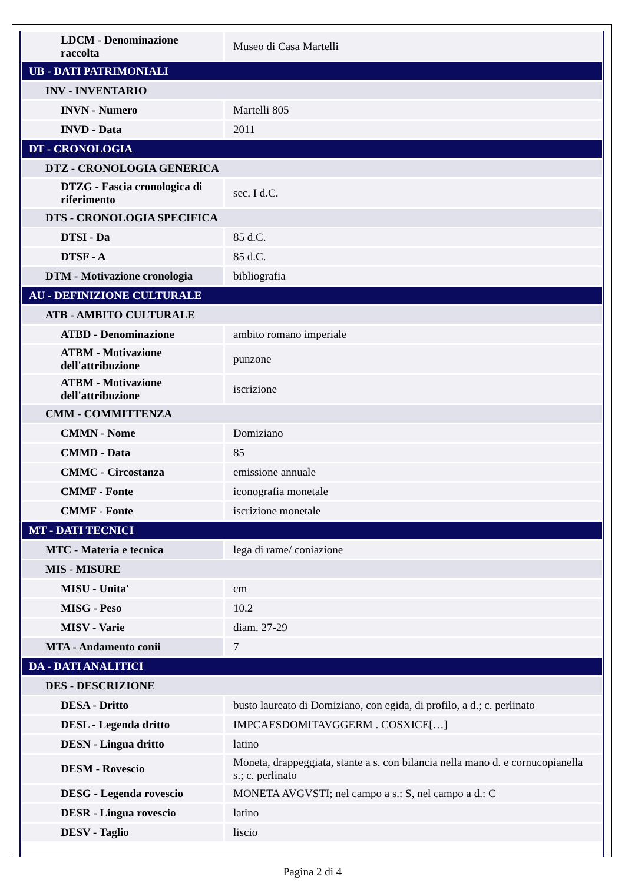| LDCM - Denominazione raccolta | Museo di Casa Martelli |
| UB - DATI PATRIMONIALI | |
| INV - INVENTARIO | |
| INVN - Numero | Martelli 805 |
| INVD - Data | 2011 |
| DT - CRONOLOGIA | |
| DTZ - CRONOLOGIA GENERICA | |
| DTZG - Fascia cronologica di riferimento | sec. I d.C. |
| DTS - CRONOLOGIA SPECIFICA | |
| DTSI - Da | 85 d.C. |
| DTSF - A | 85 d.C. |
| DTM - Motivazione cronologia | bibliografia |
| AU - DEFINIZIONE CULTURALE | |
| ATB - AMBITO CULTURALE | |
| ATBD - Denominazione | ambito romano imperiale |
| ATBM - Motivazione dell'attribuzione | punzone |
| ATBM - Motivazione dell'attribuzione | iscrizione |
| CMM - COMMITTENZA | |
| CMMN - Nome | Domiziano |
| CMMD - Data | 85 |
| CMMC - Circostanza | emissione annuale |
| CMMF - Fonte | iconografia monetale |
| CMMF - Fonte | iscrizione monetale |
| MT - DATI TECNICI | |
| MTC - Materia e tecnica | lega di rame/ coniazione |
| MIS - MISURE | |
| MISU - Unita' | cm |
| MISG - Peso | 10.2 |
| MISV - Varie | diam. 27-29 |
| MTA - Andamento conii | 7 |
| DA - DATI ANALITICI | |
| DES - DESCRIZIONE | |
| DESA - Dritto | busto laureato di Domiziano, con egida, di profilo, a d.; c. perlinato |
| DESL - Legenda dritto | IMPCAESDOMITAVGGERM . COSXICE[…] |
| DESN - Lingua dritto | latino |
| DESM - Rovescio | Moneta, drappeggiata, stante a s. con bilancia nella mano d. e cornucopianella s.; c. perlinato |
| DESG - Legenda rovescio | MONETA AVGVSTI; nel campo a s.: S, nel campo a d.: C |
| DESR - Lingua rovescio | latino |
| DESV - Taglio | liscio |
Pagina 2 di 4